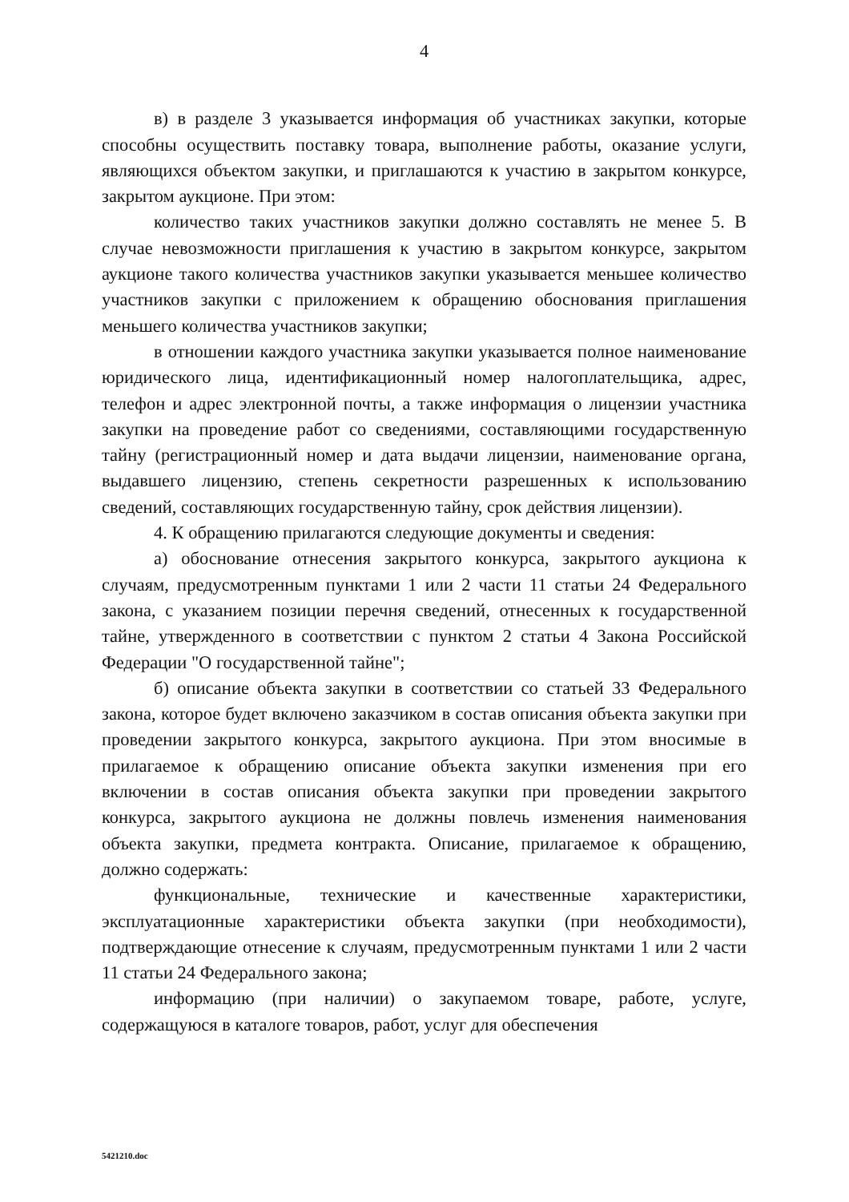4
в) в разделе 3 указывается информация об участниках закупки, которые способны осуществить поставку товара, выполнение работы, оказание услуги, являющихся объектом закупки, и приглашаются к участию в закрытом конкурсе, закрытом аукционе. При этом:
количество таких участников закупки должно составлять не менее 5. В случае невозможности приглашения к участию в закрытом конкурсе, закрытом аукционе такого количества участников закупки указывается меньшее количество участников закупки с приложением к обращению обоснования приглашения меньшего количества участников закупки;
в отношении каждого участника закупки указывается полное наименование юридического лица, идентификационный номер налогоплательщика, адрес, телефон и адрес электронной почты, а также информация о лицензии участника закупки на проведение работ со сведениями, составляющими государственную тайну (регистрационный номер и дата выдачи лицензии, наименование органа, выдавшего лицензию, степень секретности разрешенных к использованию сведений, составляющих государственную тайну, срок действия лицензии).
4. К обращению прилагаются следующие документы и сведения:
а) обоснование отнесения закрытого конкурса, закрытого аукциона к случаям, предусмотренным пунктами 1 или 2 части 11 статьи 24 Федерального закона, с указанием позиции перечня сведений, отнесенных к государственной тайне, утвержденного в соответствии с пунктом 2 статьи 4 Закона Российской Федерации "О государственной тайне";
б) описание объекта закупки в соответствии со статьей 33 Федерального закона, которое будет включено заказчиком в состав описания объекта закупки при проведении закрытого конкурса, закрытого аукциона. При этом вносимые в прилагаемое к обращению описание объекта закупки изменения при его включении в состав описания объекта закупки при проведении закрытого конкурса, закрытого аукциона не должны повлечь изменения наименования объекта закупки, предмета контракта. Описание, прилагаемое к обращению, должно содержать:
функциональные, технические и качественные характеристики, эксплуатационные характеристики объекта закупки (при необходимости), подтверждающие отнесение к случаям, предусмотренным пунктами 1 или 2 части 11 статьи 24 Федерального закона;
информацию (при наличии) о закупаемом товаре, работе, услуге, содержащуюся в каталоге товаров, работ, услуг для обеспечения
5421210.doc